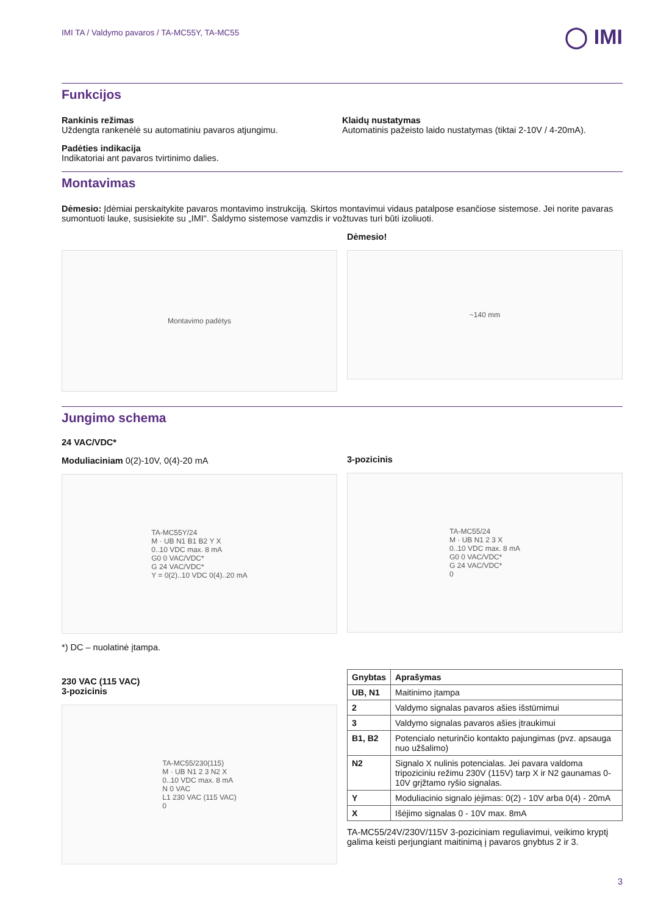IMI TA / Valdymo pavaros / TA-MC55Y, TA-MC55
◯ IMI
Funkcijos
Rankinis režimas
Uždengta rankenėlė su automatiniu pavaros atjungimu.
Padėties indikacija
Indikatoriai ant pavaros tvirtinimo dalies.
Klaidų nustatymas
Automatinis pažeisto laido nustatymas (tiktai 2-10V / 4-20mA).
Montavimas
Dėmesio: Įdėmiai perskaitykite pavaros montavimo instrukciją. Skirtos montavimui vidaus patalpose esančiose sistemose. Jei norite pavaras sumontuoti lauke, susisiekite su „IMI“. Šaldymo sistemose vamzdis ir vožtuvas turi būti izoliuoti.
Montavimo padėtys
Dėmesio!
~140 mm
Jungimo schema
24 VAC/VDC*
Moduliaciniam 0(2)-10V, 0(4)-20 mA
TA-MC55Y/24
M · UB N1 B1 B2 Y X
0..10 VDC max. 8 mA
G0 0 VAC/VDC*
G 24 VAC/VDC*
Y = 0(2)..10 VDC 0(4)..20 mA
*) DC – nuolatinė įtampa.
230 VAC (115 VAC)
3-pozicinis
TA-MC55/230(115)
M · UB N1 2 3 N2 X
0..10 VDC max. 8 mA
N 0 VAC
L1 230 VAC (115 VAC)
0
3-pozicinis
TA-MC55/24
M · UB N1 2 3 X
0..10 VDC max. 8 mA
G0 0 VAC/VDC*
G 24 VAC/VDC*
0
| Gnybtas | Aprašymas |
| --- | --- |
| UB, N1 | Maitinimo įtampa |
| 2 | Valdymo signalas pavaros ašies išstūmimui |
| 3 | Valdymo signalas pavaros ašies įtraukimui |
| B1, B2 | Potencialo neturinčio kontakto pajungimas (pvz. apsauga nuo užšalimo) |
| N2 | Signalo X nulinis potencialas. Jei pavara valdoma tripoziciniu režimu 230V (115V) tarp X ir N2 gaunamas 0-10V grįžtamo ryšio signalas. |
| Y | Moduliacinio signalo įėjimas: 0(2) - 10V arba 0(4) - 20mA |
| X | Išėjimo signalas 0 - 10V max. 8mA |
TA-MC55/24V/230V/115V 3-poziciniam reguliavimui, veikimo kryptį galima keisti perjungiant maitinimą į pavaros gnybtus 2 ir 3.
3